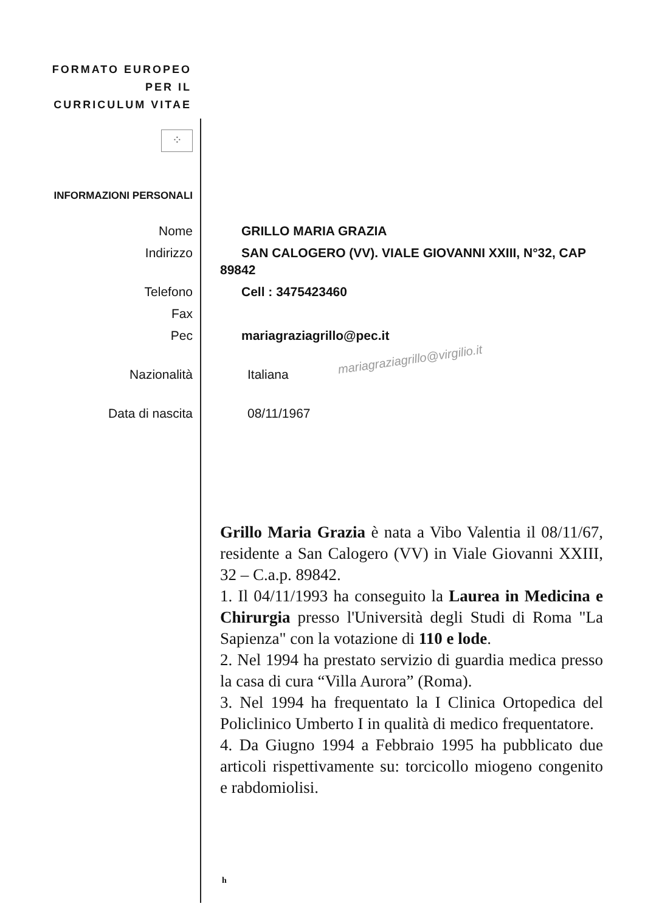FORMATO EUROPEO PER IL CURRICULUM VITAE
⁘
INFORMAZIONI PERSONALI
Nome GRILLO MARIA GRAZIA
Indirizzo SAN CALOGERO (VV). VIALE GIOVANNI XXIII, N°32, CAP
89842
Telefono Cell : 3475423460
Fax
Pec mariagraziagrillo@pec.it
Nazionalità Italiana
Data di nascita 08/11/1967
mariagraziagrillo@virgilio.it
Grillo Maria Grazia è nata a Vibo Valentia il 08/11/67, residente a San Calogero (VV) in Viale Giovanni XXIII, 32 – C.a.p. 89842.
1. Il 04/11/1993 ha conseguito la Laurea in Medicina e Chirurgia presso l'Università degli Studi di Roma "La Sapienza" con la votazione di 110 e lode.
2. Nel 1994 ha prestato servizio di guardia medica presso la casa di cura “Villa Aurora” (Roma).
3. Nel 1994 ha frequentato la I Clinica Ortopedica del Policlinico Umberto I in qualità di medico frequentatore.
4. Da Giugno 1994 a Febbraio 1995 ha pubblicato due articoli rispettivamente su: torcicollo miogeno congenito e rabdomiolisi.
h